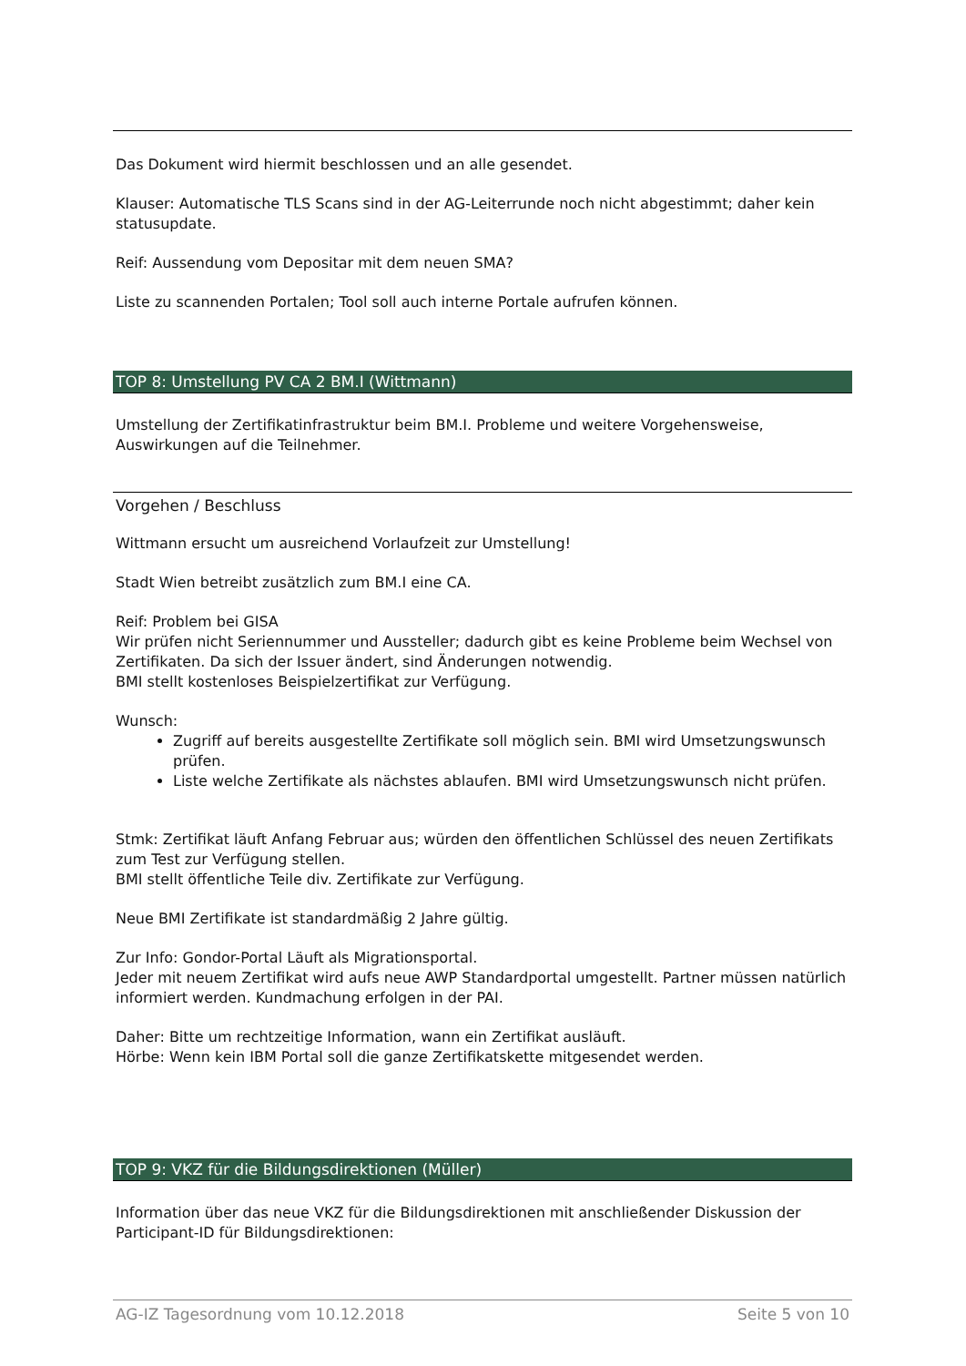Das Dokument wird hiermit beschlossen und an alle gesendet.
Klauser: Automatische TLS Scans sind in der AG-Leiterrunde noch nicht abgestimmt; daher kein statusupdate.
Reif: Aussendung vom Depositar mit dem neuen SMA?
Liste zu scannenden Portalen; Tool soll auch interne Portale aufrufen können.
TOP 8: Umstellung PV CA 2 BM.I (Wittmann)
Umstellung der Zertifikatinfrastruktur beim BM.I. Probleme und weitere Vorgehensweise, Auswirkungen auf die Teilnehmer.
Vorgehen / Beschluss
Wittmann ersucht um ausreichend Vorlaufzeit zur Umstellung!
Stadt Wien betreibt zusätzlich zum BM.I eine CA.
Reif: Problem bei GISA
Wir prüfen nicht Seriennummer und Aussteller; dadurch gibt es keine Probleme beim Wechsel von Zertifikaten. Da sich der Issuer ändert, sind Änderungen notwendig.
BMI stellt kostenloses Beispielzertifikat zur Verfügung.
Wunsch:
Zugriff auf bereits ausgestellte Zertifikate soll möglich sein. BMI wird Umsetzungswunsch prüfen.
Liste welche Zertifikate als nächstes ablaufen. BMI wird Umsetzungswunsch nicht prüfen.
Stmk: Zertifikat läuft Anfang Februar aus; würden den öffentlichen Schlüssel des neuen Zertifikats zum Test zur Verfügung stellen.
BMI stellt öffentliche Teile div. Zertifikate zur Verfügung.
Neue BMI Zertifikate ist standardmäßig 2 Jahre gültig.
Zur Info: Gondor-Portal Läuft als Migrationsportal.
Jeder mit neuem Zertifikat wird aufs neue AWP Standardportal umgestellt. Partner müssen natürlich informiert werden. Kundmachung erfolgen in der PAI.
Daher: Bitte um rechtzeitige Information, wann ein Zertifikat ausläuft.
Hörbe: Wenn kein IBM Portal soll die ganze Zertifikatskette mitgesendet werden.
TOP 9: VKZ für die Bildungsdirektionen (Müller)
Information über das neue VKZ für die Bildungsdirektionen mit anschließender Diskussion der Participant-ID für Bildungsdirektionen:
AG-IZ Tagesordnung vom 10.12.2018 Seite 5 von 10